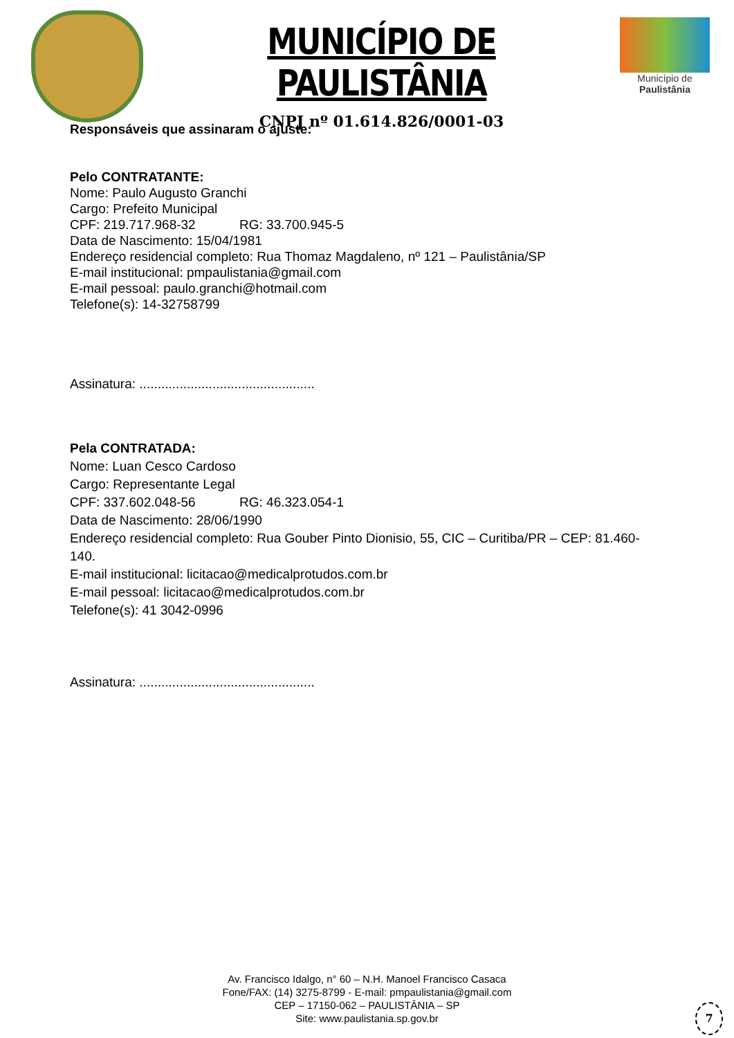MUNICÍPIO DE PAULISTÂNIA
CNPJ nº 01.614.826/0001-03
Município de
Paulistânia
Responsáveis que assinaram o ajuste:
Pelo CONTRATANTE:
Nome: Paulo Augusto Granchi
Cargo: Prefeito Municipal
CPF: 219.717.968-32 RG: 33.700.945-5
Data de Nascimento: 15/04/1981
Endereço residencial completo: Rua Thomaz Magdaleno, nº 121 – Paulistânia/SP
E-mail institucional: pmpaulistania@gmail.com
E-mail pessoal: paulo.granchi@hotmail.com
Telefone(s): 14-32758799
Assinatura: ................................................
Pela CONTRATADA:
Nome: Luan Cesco Cardoso
Cargo: Representante Legal
CPF: 337.602.048-56 RG: 46.323.054-1
Data de Nascimento: 28/06/1990
Endereço residencial completo: Rua Gouber Pinto Dionisio, 55, CIC – Curitiba/PR – CEP: 81.460-
140.
E-mail institucional: licitacao@medicalprotudos.com.br
E-mail pessoal: licitacao@medicalprotudos.com.br
Telefone(s): 41 3042-0996
Assinatura: ................................................
Av. Francisco Idalgo, n° 60 – N.H. Manoel Francisco Casaca
Fone/FAX: (14) 3275-8799 - E-mail: pmpaulistania@gmail.com
CEP – 17150-062 – PAULISTÂNIA – SP
Site: www.paulistania.sp.gov.br
7